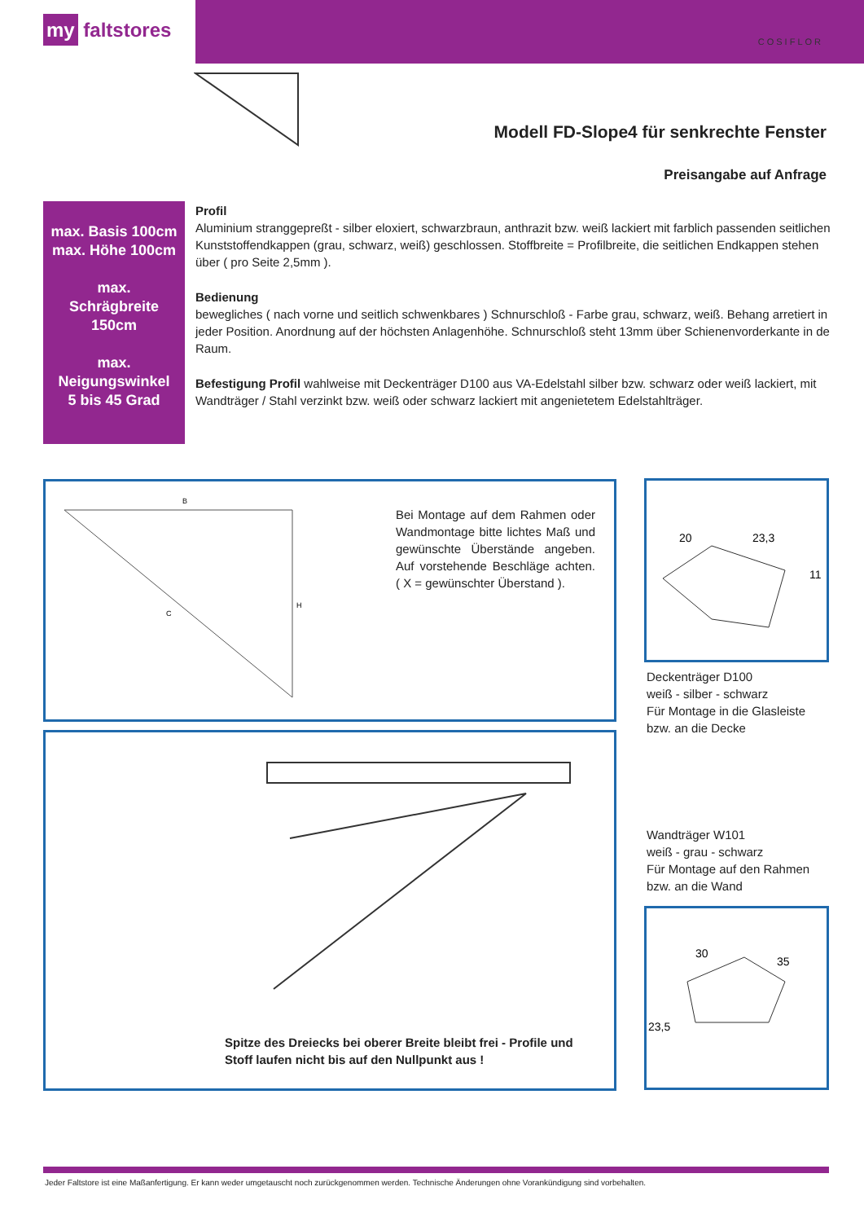my faltstores COSIFLOR
Modell FD-Slope4 für senkrechte Fenster
Preisangabe auf Anfrage
max. Basis 100cm
max. Höhe 100cm
max.
Schrägbreite
150cm
max.
Neigungswinkel
5 bis 45 Grad
Profil
Aluminium stranggepreßt - silber eloxiert, schwarzbraun, anthrazit bzw. weiß lackiert mit farblich passenden seitlichen Kunststoffendkappen (grau, schwarz, weiß) geschlossen. Stoffbreite = Profilbreite, die seitlichen Endkappen stehen über ( pro Seite 2,5mm ).
Bedienung
bewegliches ( nach vorne und seitlich schwenkbares ) Schnurschloß - Farbe grau, schwarz, weiß. Behang arretiert in jeder Position. Anordnung auf der höchsten Anlagenhöhe. Schnurschloß steht 13mm über Schienenvorderkante in de Raum.
Befestigung Profil wahlweise mit Deckenträger D100 aus VA-Edelstahl silber bzw. schwarz oder weiß lackiert, mit Wandträger / Stahl verzinkt bzw. weiß oder schwarz lackiert mit angenietetem Edelstahlträger.
B
H
C
Bei Montage auf dem Rahmen oder Wandmontage bitte lichtes Maß und gewünschte Überstände angeben. Auf vorstehende Beschläge achten. ( X = gewünschter Überstand ).
20
23,3
11
Deckenträger D100
weiß - silber - schwarz
Für Montage in die Glasleiste
bzw. an die Decke
Spitze des Dreiecks bei oberer Breite bleibt frei - Profile und
Stoff laufen nicht bis auf den Nullpunkt aus !
Wandträger W101
weiß - grau - schwarz
Für Montage auf den Rahmen
bzw. an die Wand
30
35
23,5
Jeder Faltstore ist eine Maßanfertigung. Er kann weder umgetauscht noch zurückgenommen werden. Technische Änderungen ohne Vorankündigung sind vorbehalten.